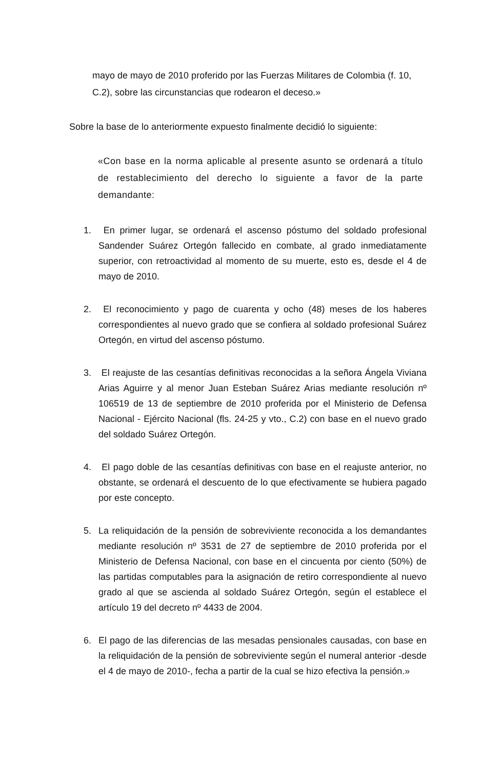mayo de mayo de 2010 proferido por las Fuerzas Militares de Colombia (f. 10, C.2), sobre las circunstancias que rodearon el deceso.»
Sobre la base de lo anteriormente expuesto finalmente decidió lo siguiente:
«Con base en la norma aplicable al presente asunto se ordenará a título de restablecimiento del derecho lo siguiente a favor de la parte demandante:
1. En primer lugar, se ordenará el ascenso póstumo del soldado profesional Sandender Suárez Ortegón fallecido en combate, al grado inmediatamente superior, con retroactividad al momento de su muerte, esto es, desde el 4 de mayo de 2010.
2. El reconocimiento y pago de cuarenta y ocho (48) meses de los haberes correspondientes al nuevo grado que se confiera al soldado profesional Suárez Ortegón, en virtud del ascenso póstumo.
3. El reajuste de las cesantías definitivas reconocidas a la señora Ángela Viviana Arias Aguirre y al menor Juan Esteban Suárez Arias mediante resolución nº 106519 de 13 de septiembre de 2010 proferida por el Ministerio de Defensa Nacional - Ejército Nacional (fls. 24-25 y vto., C.2) con base en el nuevo grado del soldado Suárez Ortegón.
4. El pago doble de las cesantías definitivas con base en el reajuste anterior, no obstante, se ordenará el descuento de lo que efectivamente se hubiera pagado por este concepto.
5. La reliquidación de la pensión de sobreviviente reconocida a los demandantes mediante resolución nº 3531 de 27 de septiembre de 2010 proferida por el Ministerio de Defensa Nacional, con base en el cincuenta por ciento (50%) de las partidas computables para la asignación de retiro correspondiente al nuevo grado al que se ascienda al soldado Suárez Ortegón, según el establece el artículo 19 del decreto nº 4433 de 2004.
6. El pago de las diferencias de las mesadas pensionales causadas, con base en la reliquidación de la pensión de sobreviviente según el numeral anterior -desde el 4 de mayo de 2010-, fecha a partir de la cual se hizo efectiva la pensión.»